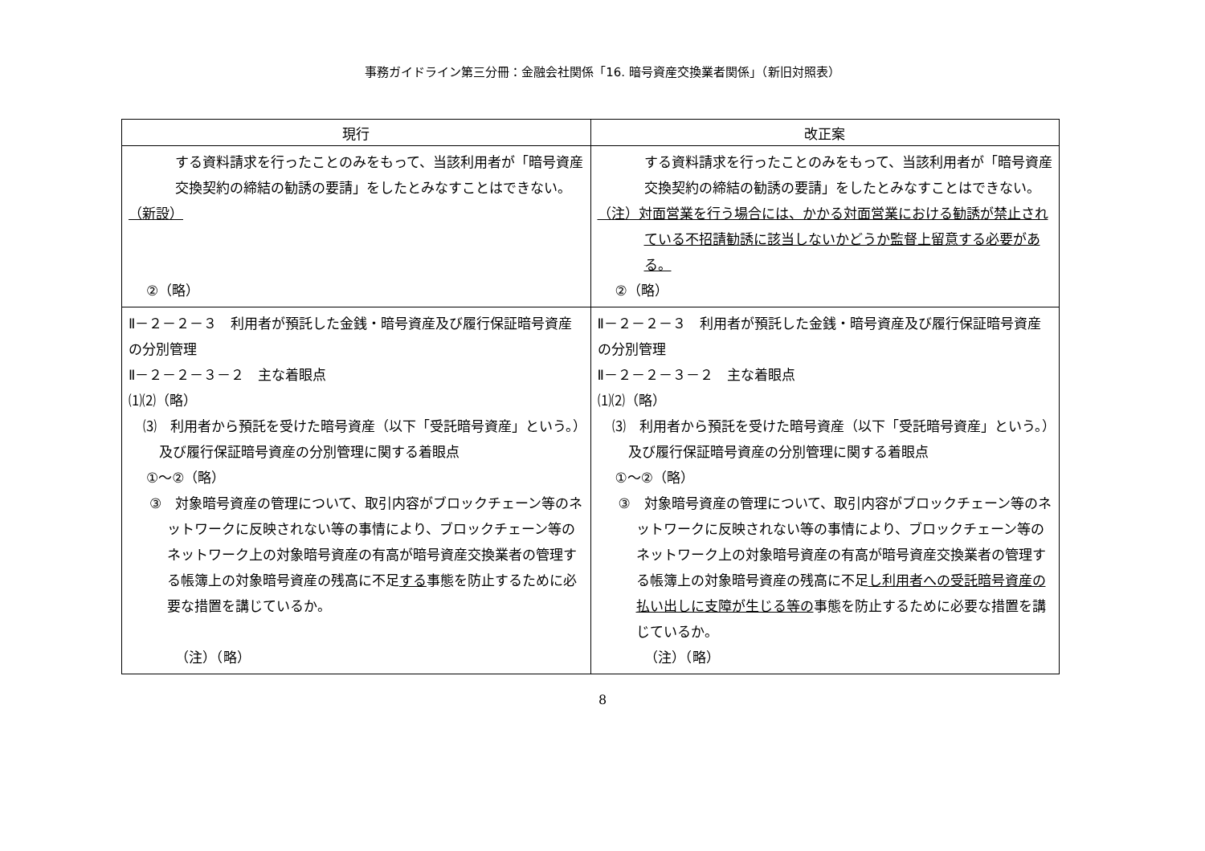事務ガイドライン第三分冊：金融会社関係「16. 暗号資産交換業者関係」（新旧対照表）
| 現行 | 改正案 |
| --- | --- |
| する資料請求を行ったことのみをもって、当該利用者が「暗号資産交換契約の締結の勧誘の要請」をしたとみなすことはできない。 （新設） ②（略） | する資料請求を行ったことのみをもって、当該利用者が「暗号資産交換契約の締結の勧誘の要請」をしたとみなすことはできない。 （注）対面営業を行う場合には、かかる対面営業における勧誘が禁止されている不招請勧誘に該当しないかどうか監督上留意する必要がある。 ②（略） |
| Ⅱ－２－２－３ 利用者が預託した金銭・暗号資産及び履行保証暗号資産の分別管理 Ⅱ－２－２－３－２ 主な着眼点 ⑴⑵（略） ⑶ 利用者から預託を受けた暗号資産（以下「受託暗号資産」という。）及び履行保証暗号資産の分別管理に関する着眼点 ①～②（略） ③ 対象暗号資産の管理について、取引内容がブロックチェーン等のネットワークに反映されない等の事情により、ブロックチェーン等のネットワーク上の対象暗号資産の有高が暗号資産交換業者の管理する帳簿上の対象暗号資産の残高に不足 する 事態を防止するために必要な措置を講じているか。 （注）（略） | Ⅱ－２－２－３ 利用者が預託した金銭・暗号資産及び履行保証暗号資産の分別管理 Ⅱ－２－２－３－２ 主な着眼点 ⑴⑵（略） ⑶ 利用者から預託を受けた暗号資産（以下「受託暗号資産」という。）及び履行保証暗号資産の分別管理に関する着眼点 ①～②（略） ③ 対象暗号資産の管理について、取引内容がブロックチェーン等のネットワークに反映されない等の事情により、ブロックチェーン等のネットワーク上の対象暗号資産の有高が暗号資産交換業者の管理する帳簿上の対象暗号資産の残高に不足 し利用者への受託暗号資産の払い出しに支障が生じる等の 事態を防止するために必要な措置を講じているか。 （注）（略） |
8